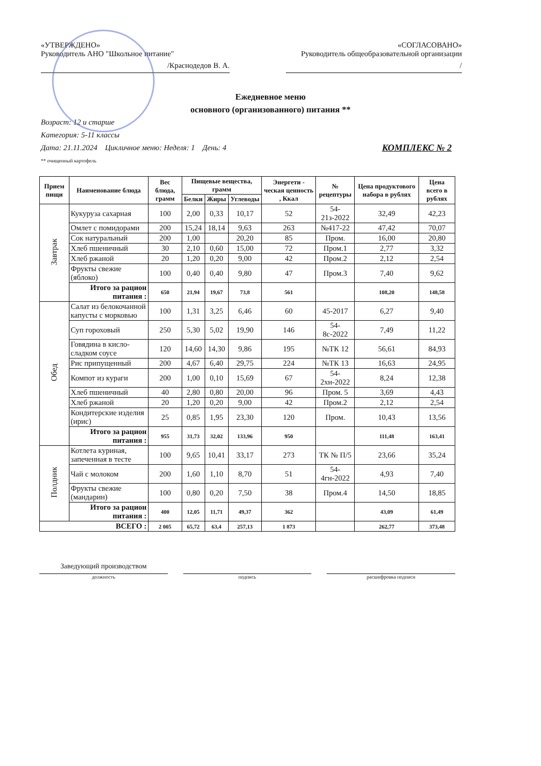«УТВЕРЖДЕНО»
Руководитель АНО "Школьное питание"
/Краснодедов В. А.
«СОГЛАСОВАНО»
Руководитель общеобразовательной организации
/
Ежедневное меню
основного (организованного) питания **
Возраст: 12 и старше
Категория: 5-11 классы
Дата: 21.11.2024 Цикличное меню: Неделя: 1 День: 4 КОМПЛЕКС № 2
** очищенный картофель
| Прием пищи | Наименование блюда | Вес блюда, грамм | Пищевые вещества, грамм | | | Энергети - ческая ценность , Ккал | № рецептуры | Цена продуктового набора в рублях | Цена всего в рублях |
| --- | --- | --- | --- | --- | --- | --- | --- | --- | --- |
| | | | Белки | Жиры | Углеводы | | | | |
| Завтрак | Кукуруза сахарная | 100 | 2,00 | 0,33 | 10,17 | 52 | 54-21з-2022 | 32,49 | 42,23 |
| | Омлет с помидорами | 200 | 15,24 | 18,14 | 9,63 | 263 | №417-22 | 47,42 | 70,07 |
| | Сок натуральный | 200 | 1,00 | | 20,20 | 85 | Пром. | 16,00 | 20,80 |
| | Хлеб пшеничный | 30 | 2,10 | 0,60 | 15,00 | 72 | Пром.1 | 2,77 | 3,32 |
| | Хлеб ржаной | 20 | 1,20 | 0,20 | 9,00 | 42 | Пром.2 | 2,12 | 2,54 |
| | Фрукты свежие (яблоко) | 100 | 0,40 | 0,40 | 9,80 | 47 | Пром.3 | 7,40 | 9,62 |
| | Итого за рацион питания : | 650 | 21,94 | 19,67 | 73,8 | 561 | | 108,20 | 148,58 |
| Обед | Салат из белокочанной капусты с морковью | 100 | 1,31 | 3,25 | 6,46 | 60 | 45-2017 | 6,27 | 9,40 |
| | Суп гороховый | 250 | 5,30 | 5,02 | 19,90 | 146 | 54-8с-2022 | 7,49 | 11,22 |
| | Говядина в кисло-сладком соусе | 120 | 14,60 | 14,30 | 9,86 | 195 | №ТК 12 | 56,61 | 84,93 |
| | Рис припущенный | 200 | 4,67 | 6,40 | 29,75 | 224 | №ТК 13 | 16,63 | 24,95 |
| | Компот из кураги | 200 | 1,00 | 0,10 | 15,69 | 67 | 54-2хн-2022 | 8,24 | 12,38 |
| | Хлеб пшеничный | 40 | 2,80 | 0,80 | 20,00 | 96 | Пром. 5 | 3,69 | 4,43 |
| | Хлеб ржаной | 20 | 1,20 | 0,20 | 9,00 | 42 | Пром.2 | 2,12 | 2,54 |
| | Кондитерские изделия (ирис) | 25 | 0,85 | 1,95 | 23,30 | 120 | Пром. | 10,43 | 13,56 |
| | Итого за рацион питания : | 955 | 31,73 | 32,02 | 133,96 | 950 | | 111,48 | 163,41 |
| Полдник | Котлета куриная, запеченная в тесте | 100 | 9,65 | 10,41 | 33,17 | 273 | ТК № П/5 | 23,66 | 35,24 |
| | Чай с молоком | 200 | 1,60 | 1,10 | 8,70 | 51 | 54-4гн-2022 | 4,93 | 7,40 |
| | Фрукты свежие (мандарин) | 100 | 0,80 | 0,20 | 7,50 | 38 | Пром.4 | 14,50 | 18,85 |
| | Итого за рацион питания : | 400 | 12,05 | 11,71 | 49,37 | 362 | | 43,09 | 61,49 |
| ВСЕГО : | | 2 005 | 65,72 | 63,4 | 257,13 | 1 873 | | 262,77 | 373,48 |
Заведующий производством
должность подпись расшифровка подписи